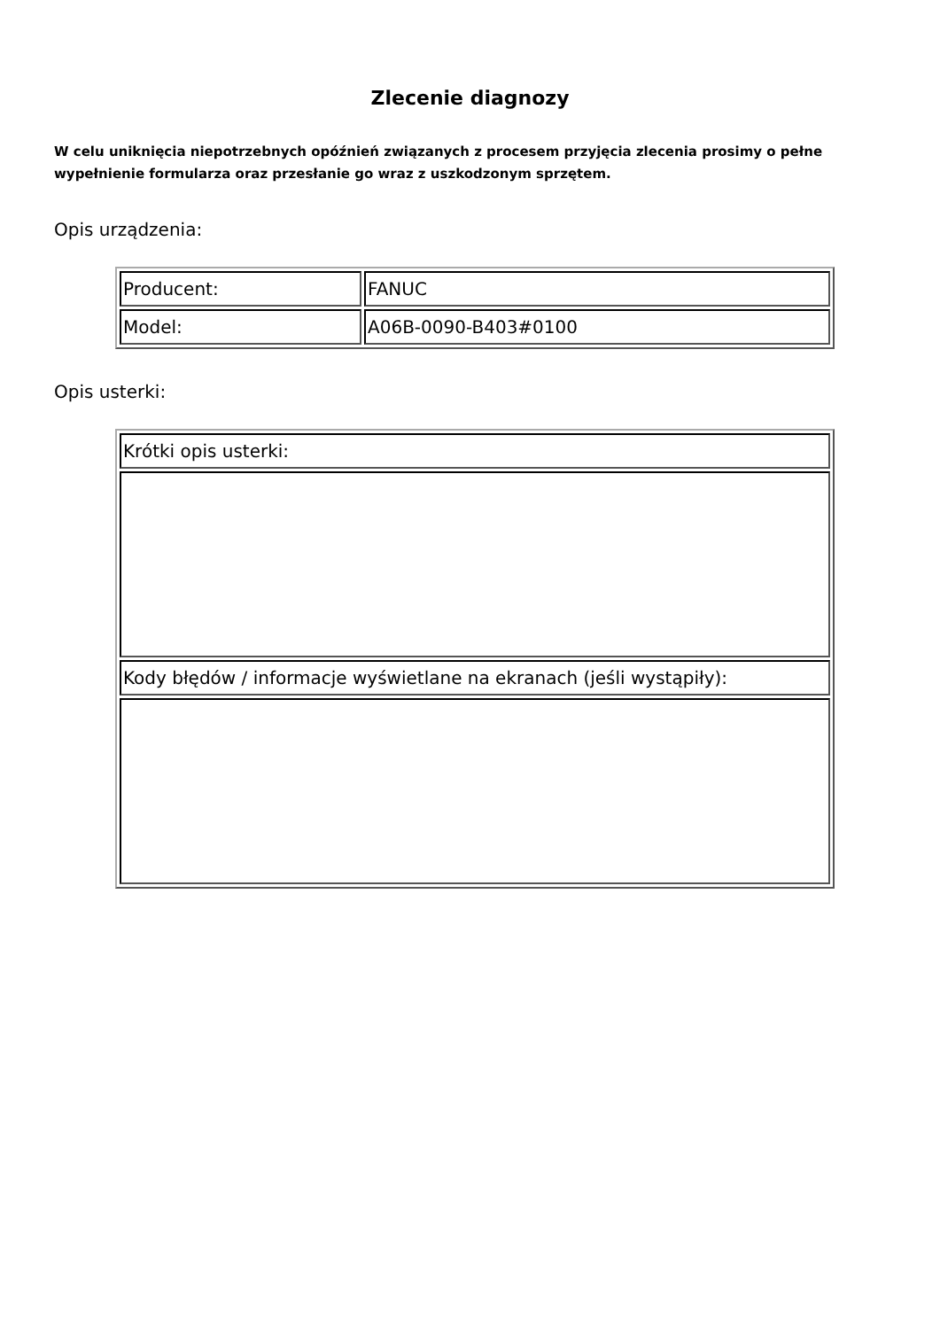Zlecenie diagnozy
W celu uniknięcia niepotrzebnych opóźnień związanych z procesem przyjęcia zlecenia prosimy o pełne wypełnienie formularza oraz przesłanie go wraz z uszkodzonym sprzętem.
Opis urządzenia:
| Producent: | FANUC |
| Model: | A06B-0090-B403#0100 |
Opis usterki:
| Krótki opis usterki: |
| Kody błędów / informacje wyświetlane na ekranach (jeśli wystąpiły): |